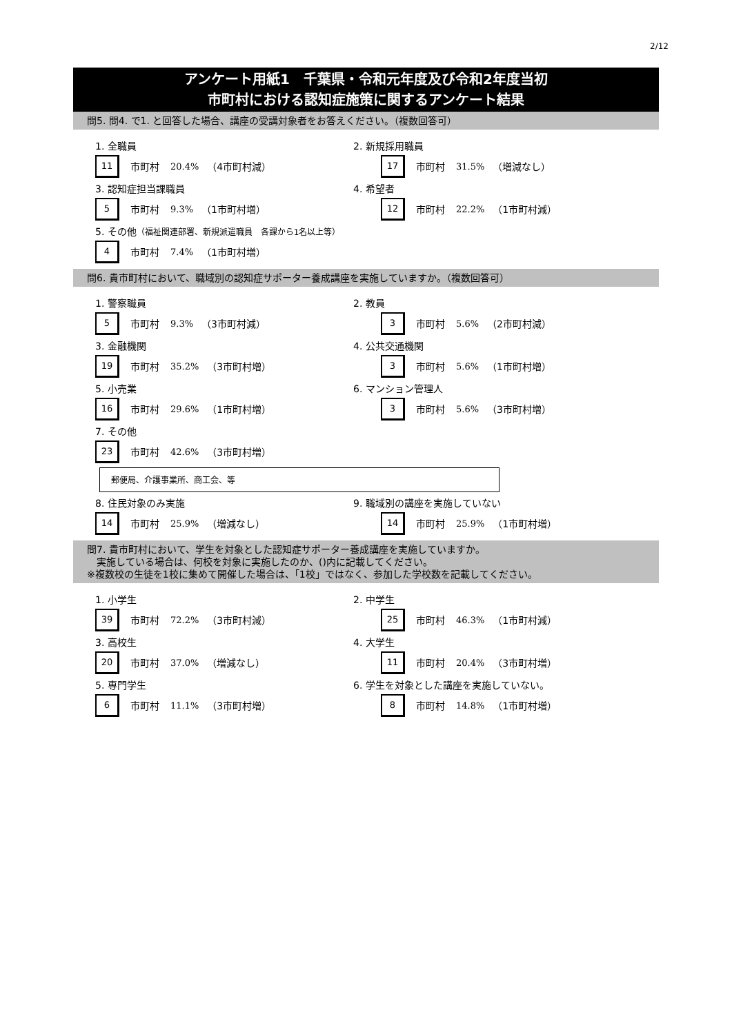2/12
アンケート用紙1　千葉県・令和元年度及び令和2年度当初
市町村における認知症施策に関するアンケート結果
問5. 問4. で1. と回答した場合、講座の受講対象者をお答えください。（複数回答可）
1. 全職員
11
市町村 20.4% （4市町村減）
2. 新規採用職員
17
市町村 31.5% （増減なし）
3. 認知症担当課職員
5
市町村 9.3% （1市町村増）
4. 希望者
12
市町村 22.2% （1市町村減）
5. その他（福祉関連部署、新規派遣職員　各課から1名以上等）
4
市町村 7.4% （1市町村増）
問6. 貴市町村において、職域別の認知症サポーター養成講座を実施していますか。（複数回答可）
1. 警察職員
5
市町村 9.3% （3市町村減）
2. 教員
3
市町村 5.6% （2市町村減）
3. 金融機関
19
市町村 35.2% （3市町村増）
4. 公共交通機関
3
市町村 5.6% （1市町村増）
5. 小売業
16
市町村 29.6% （1市町村増）
6. マンション管理人
3
市町村 5.6% （3市町村増）
7. その他
23
市町村 42.6% （3市町村増）
郵便局、介護事業所、商工会、等
8. 住民対象のみ実施
14
市町村 25.9% （増減なし）
9. 職域別の講座を実施していない
14
市町村 25.9% （1市町村増）
問7. 貴市町村において、学生を対象とした認知症サポーター養成講座を実施していますか。
　実施している場合は、何校を対象に実施したのか、()内に記載してください。
※複数校の生徒を1校に集めて開催した場合は、「1校」ではなく、参加した学校数を記載してください。
1. 小学生
39
市町村 72.2% （3市町村減）
2. 中学生
25
市町村 46.3% （1市町村減）
3. 高校生
20
市町村 37.0% （増減なし）
4. 大学生
11
市町村 20.4% （3市町村増）
5. 専門学生
6
市町村 11.1% （3市町村増）
6. 学生を対象とした講座を実施していない。
8
市町村 14.8% （1市町村増）